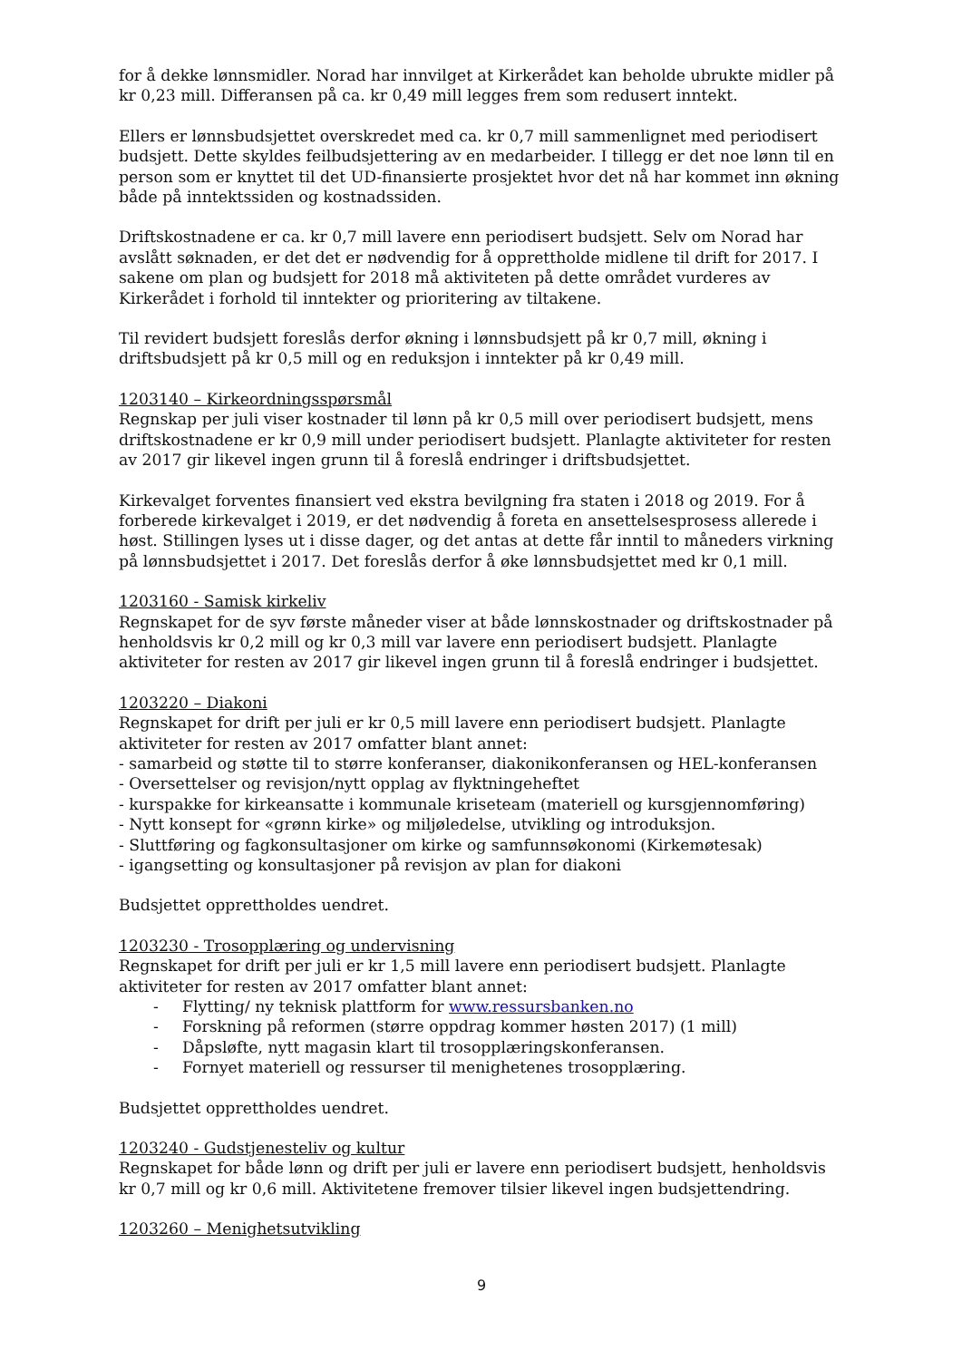for å dekke lønnsmidler. Norad har innvilget at Kirkerådet kan beholde ubrukte midler på kr 0,23 mill. Differansen på ca. kr 0,49 mill legges frem som redusert inntekt.
Ellers er lønnsbudsjettet overskredet med ca. kr 0,7 mill sammenlignet med periodisert budsjett. Dette skyldes feilbudsjettering av en medarbeider. I tillegg er det noe lønn til en person som er knyttet til det UD-finansierte prosjektet hvor det nå har kommet inn økning både på inntektssiden og kostnadssiden.
Driftskostnadene er ca. kr 0,7 mill lavere enn periodisert budsjett. Selv om Norad har avslått søknaden, er det det er nødvendig for å opprettholde midlene til drift for 2017. I sakene om plan og budsjett for 2018 må aktiviteten på dette området vurderes av Kirkerådet i forhold til inntekter og prioritering av tiltakene.
Til revidert budsjett foreslås derfor økning i lønnsbudsjett på kr 0,7 mill, økning i driftsbudsjett på kr 0,5 mill og en reduksjon i inntekter på kr 0,49 mill.
1203140 – Kirkeordningsspørsmål
Regnskap per juli viser kostnader til lønn på kr 0,5 mill over periodisert budsjett, mens driftskostnadene er kr 0,9 mill under periodisert budsjett. Planlagte aktiviteter for resten av 2017 gir likevel ingen grunn til å foreslå endringer i driftsbudsjettet.
Kirkevalget forventes finansiert ved ekstra bevilgning fra staten i 2018 og 2019. For å forberede kirkevalget i 2019, er det nødvendig å foreta en ansettelsesprosess allerede i høst. Stillingen lyses ut i disse dager, og det antas at dette får inntil to måneders virkning på lønnsbudsjettet i 2017. Det foreslås derfor å øke lønnsbudsjettet med kr 0,1 mill.
1203160 - Samisk kirkeliv
Regnskapet for de syv første måneder viser at både lønnskostnader og driftskostnader på henholdsvis kr 0,2 mill og kr 0,3 mill var lavere enn periodisert budsjett. Planlagte aktiviteter for resten av 2017 gir likevel ingen grunn til å foreslå endringer i budsjettet.
1203220 – Diakoni
Regnskapet for drift per juli er kr 0,5 mill lavere enn periodisert budsjett. Planlagte aktiviteter for resten av 2017 omfatter blant annet:
- samarbeid og støtte til to større konferanser, diakonikonferansen og HEL-konferansen
- Oversettelser og revisjon/nytt opplag av flyktningeheftet
- kurspakke for kirkeansatte i kommunale kriseteam (materiell og kursgjennomføring)
- Nytt konsept for «grønn kirke» og miljøledelse, utvikling og introduksjon.
- Sluttføring og fagkonsultasjoner om kirke og samfunnsøkonomi (Kirkemøtesak)
- igangsetting og konsultasjoner på revisjon av plan for diakoni
Budsjettet opprettholdes uendret.
1203230 - Trosopplæring og undervisning
Regnskapet for drift per juli er kr 1,5 mill lavere enn periodisert budsjett. Planlagte aktiviteter for resten av 2017 omfatter blant annet:
- Flytting/ ny teknisk plattform for www.ressursbanken.no
- Forskning på reformen (større oppdrag kommer høsten 2017) (1 mill)
- Dåpsløfte, nytt magasin klart til trosopplæringskonferansen.
- Fornyet materiell og ressurser til menighetenes trosopplæring.
Budsjettet opprettholdes uendret.
1203240 - Gudstjenesteliv og kultur
Regnskapet for både lønn og drift per juli er lavere enn periodisert budsjett, henholdsvis kr 0,7 mill og kr 0,6 mill. Aktivitetene fremover tilsier likevel ingen budsjettendring.
1203260 – Menighetsutvikling
9